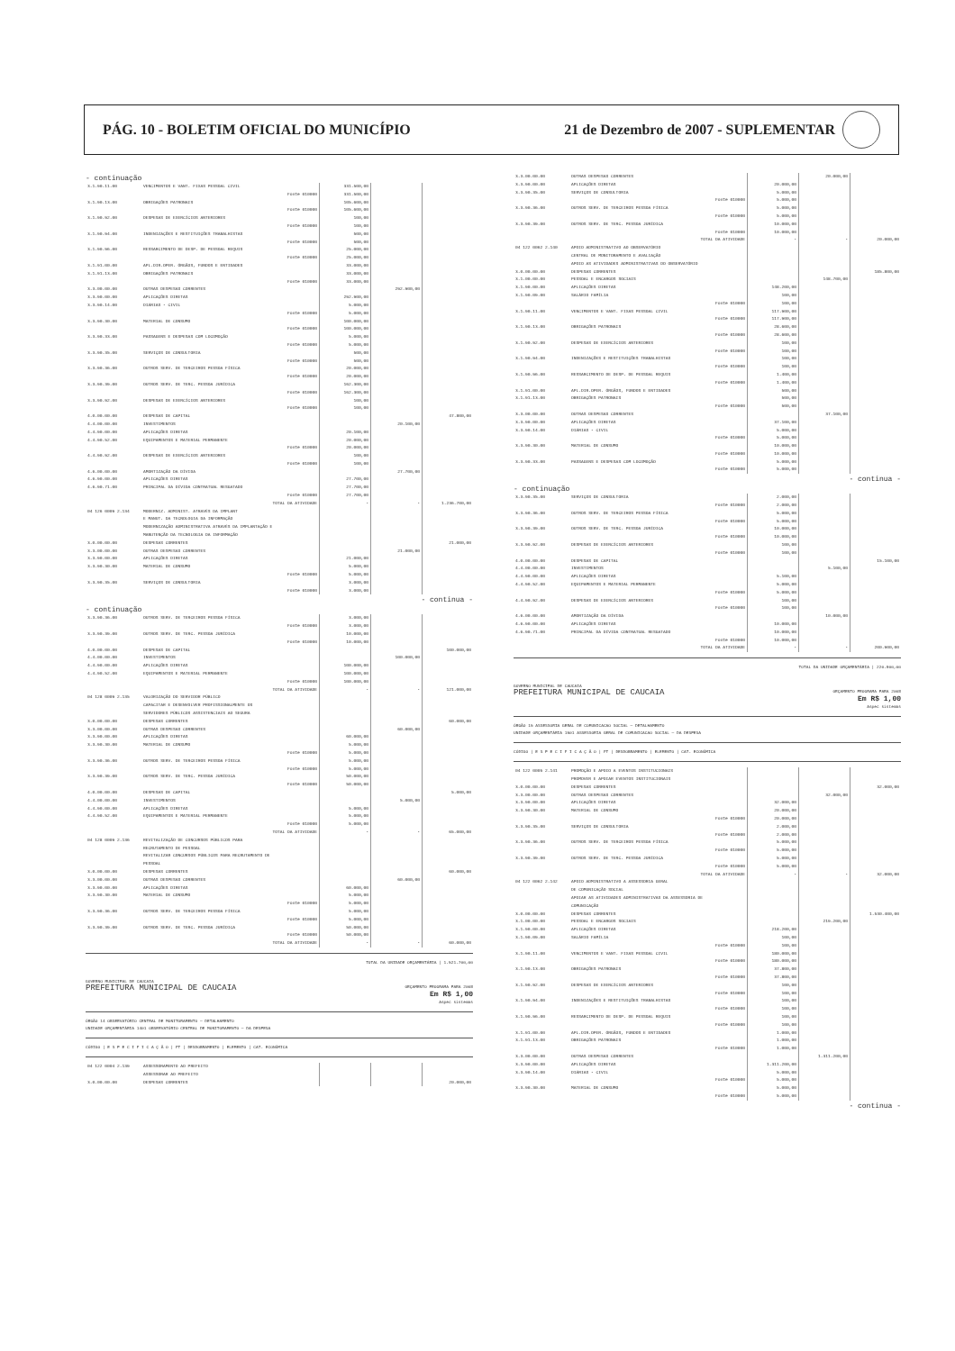PÁG. 10 - BOLETIM OFICIAL DO MUNICÍPIO 21 de Dezembro de 2007 - SUPLEMENTAR
- continuação
| 3.1.90.11.00 | VENCIMENTOS E VANT. FIXAS PESSOAL CIVIL | 331.500,00 | | |
| | Fonte 010000 | 331.500,00 | | |
| 3.1.90.13.00 | OBRIGAÇÕES PATRONAIS | 105.600,00 | | |
| | Fonte 010000 | 105.600,00 | | |
| 3.1.90.92.00 | DESPESAS DE EXERCÍCIOS ANTERIORES | 100,00 | | |
| | Fonte 010000 | 100,00 | | |
| 3.1.90.94.00 | INDENIZAÇÕES E RESTITUIÇÕES TRABALHISTAS | 500,00 | | |
| | Fonte 010000 | 500,00 | | |
| 3.1.90.96.00 | RESSARCIMENTO DE DESP. DE PESSOAL REQUIS | 25.000,00 | | |
| | Fonte 010000 | 25.000,00 | | |
| 3.1.91.00.00 | APL.DIR.OPER. ÓRGÃOS, FUNDOS E ENTIDADES | 33.000,00 | | |
| 3.1.91.13.00 | OBRIGAÇÕES PATRONAIS | 33.000,00 | | |
| | Fonte 010000 | 33.000,00 | | |
| 3.3.00.00.00 | OUTRAS DESPESAS CORRENTES | | 292.900,00 | |
| 3.3.90.00.00 | APLICAÇÕES DIRETAS | 292.900,00 | | |
| 3.3.90.14.00 | DIÁRIAS - CIVIL | 5.000,00 | | |
| | Fonte 010000 | 5.000,00 | | |
| 3.3.90.30.00 | MATERIAL DE CONSUMO | 100.000,00 | | |
| | Fonte 010000 | 100.000,00 | | |
| 3.3.90.33.00 | PASSAGENS E DESPESAS COM LOCOMOÇÃO | 5.000,00 | | |
| | Fonte 010000 | 5.000,00 | | |
| 3.3.90.35.00 | SERVIÇOS DE CONSULTORIA | 500,00 | | |
| | Fonte 010000 | 500,00 | | |
| 3.3.90.36.00 | OUTROS SERV. DE TERCEIROS PESSOA FÍSICA | 20.000,00 | | |
| | Fonte 010000 | 20.000,00 | | |
| 3.3.90.39.00 | OUTROS SERV. DE TERC. PESSOA JURÍDICA | 162.300,00 | | |
| | Fonte 010000 | 162.300,00 | | |
| 3.3.90.92.00 | DESPESAS DE EXERCÍCIOS ANTERIORES | 100,00 | | |
| | Fonte 010000 | 100,00 | | |
| 4.0.00.00.00 | DESPESAS DE CAPITAL | | | 47.800,00 |
| 4.4.00.00.00 | INVESTIMENTOS | | 20.100,00 | |
| 4.4.90.00.00 | APLICAÇÕES DIRETAS | 20.100,00 | | |
| 4.4.90.52.00 | EQUIPAMENTOS E MATERIAL PERMANENTE | 20.000,00 | | |
| | Fonte 010000 | 20.000,00 | | |
| 4.4.90.92.00 | DESPESAS DE EXERCÍCIOS ANTERIORES | 100,00 | | |
| | Fonte 010000 | 100,00 | | |
| 4.6.00.00.00 | AMORTIZAÇÃO DA DÍVIDA | | 27.700,00 | |
| 4.6.90.00.00 | APLICAÇÕES DIRETAS | 27.700,00 | | |
| 4.6.90.71.00 | PRINCIPAL DA DÍVIDA CONTRATUAL RESGATADO | 27.700,00 | | |
| | Fonte 010000 | 27.700,00 | | |
| | TOTAL DA ATIVIDADE | - | - | 1.236.700,00 |
| 04 126 0009 2.134 | MODERNIZ. ADMINIST. ATRAVÉS DA IMPLANT E MANUT. DA TECNOLOGIA DA INFORMAÇÃO MODERNIZAÇÃO ADMINISTRATIVA ATRAVÉS DA IMPLANTAÇÃO E MANUTENÇÃO DA TECNOLOGIA DA INFORMAÇÃO | | | |
| 3.0.00.00.00 | DESPESAS CORRENTES | | | 21.000,00 |
| 3.3.00.00.00 | OUTRAS DESPESAS CORRENTES | | 21.000,00 | |
| 3.3.90.00.00 | APLICAÇÕES DIRETAS | 21.000,00 | | |
| 3.3.90.30.00 | MATERIAL DE CONSUMO | 5.000,00 | | |
| | Fonte 010000 | 5.000,00 | | |
| 3.3.90.35.00 | SERVIÇOS DE CONSULTORIA | 3.000,00 | | |
| | Fonte 010000 | 3.000,00 | | |
- continua -
- continuação
| 3.3.90.36.00 | OUTROS SERV. DE TERCEIROS PESSOA FÍSICA | 3.000,00 | | |
| | Fonte 010000 | 3.000,00 | | |
| 3.3.90.39.00 | OUTROS SERV. DE TERC. PESSOA JURÍDICA | 10.000,00 | | |
| | Fonte 010000 | 10.000,00 | | |
| 4.0.00.00.00 | DESPESAS DE CAPITAL | | | 100.000,00 |
| 4.4.00.00.00 | INVESTIMENTOS | | 100.000,00 | |
| 4.4.90.00.00 | APLICAÇÕES DIRETAS | 100.000,00 | | |
| 4.4.90.52.00 | EQUIPAMENTOS E MATERIAL PERMANENTE | 100.000,00 | | |
| | Fonte 010000 | 100.000,00 | | |
| | TOTAL DA ATIVIDADE | - | - | 121.000,00 |
| 04 128 0009 2.135 | VALORIZAÇÃO DO SERVIDOR PÚBLICO CAPACITAR E DESENVOLVER PROFISSIONALMENTE OS SERVIDORES PÚBLICOS ASSISTENCIAIS AO SEGURA | | | |
| 3.0.00.00.00 | DESPESAS CORRENTES | | | 60.000,00 |
| 3.3.00.00.00 | OUTRAS DESPESAS CORRENTES | | 60.000,00 | |
| 3.3.90.00.00 | APLICAÇÕES DIRETAS | 60.000,00 | | |
| 3.3.90.30.00 | MATERIAL DE CONSUMO | 5.000,00 | | |
| | Fonte 010000 | 5.000,00 | | |
| 3.3.90.36.00 | OUTROS SERV. DE TERCEIROS PESSOA FÍSICA | 5.000,00 | | |
| | Fonte 010000 | 5.000,00 | | |
| 3.3.90.39.00 | OUTROS SERV. DE TERC. PESSOA JURÍDICA | 50.000,00 | | |
| | Fonte 010000 | 50.000,00 | | |
| 4.0.00.00.00 | DESPESAS DE CAPITAL | | | 5.000,00 |
| 4.4.00.00.00 | INVESTIMENTOS | | 5.000,00 | |
| 4.4.90.00.00 | APLICAÇÕES DIRETAS | 5.000,00 | | |
| 4.4.90.52.00 | EQUIPAMENTOS E MATERIAL PERMANENTE | 5.000,00 | | |
| | Fonte 010000 | 5.000,00 | | |
| | TOTAL DA ATIVIDADE | - | - | 65.000,00 |
| 04 128 0009 2.136 | REVITALIZAÇÃO DE CONCURSOS PÚBLICOS PARA RECRUTAMENTO DE PESSOAL REVITALIZAR CONCURSOS PÚBLICOS PARA RECRUTAMENTO DE PESSOAL | | | |
| 3.0.00.00.00 | DESPESAS CORRENTES | | | 60.000,00 |
| 3.3.00.00.00 | OUTRAS DESPESAS CORRENTES | | 60.000,00 | |
| 3.3.90.00.00 | APLICAÇÕES DIRETAS | 60.000,00 | | |
| 3.3.90.30.00 | MATERIAL DE CONSUMO | 5.000,00 | | |
| | Fonte 010000 | 5.000,00 | | |
| 3.3.90.36.00 | OUTROS SERV. DE TERCEIROS PESSOA FÍSICA | 5.000,00 | | |
| | Fonte 010000 | 5.000,00 | | |
| 3.3.90.39.00 | OUTROS SERV. DE TERC. PESSOA JURÍDICA | 50.000,00 | | |
| | Fonte 010000 | 50.000,00 | | |
| | TOTAL DA ATIVIDADE | - | - | 60.000,00 |
TOTAL DA UNIDADE ORÇAMENTÁRIA | 1.521.700,00
GOVERNO MUNICIPAL DE CAUCAIA
PREFEITURA MUNICIPAL DE CAUCAIA ORÇAMENTO PROGRAMA PARA 2008
Em R$ 1,00
Aspec sistemas
ÓRGÃO 14 OBSERVATÓRIO CENTRAL DE MONITORAMENTO — DETALHAMENTO
UNIDADE ORÇAMENTÁRIA 1401 OBSERVATÓRIO CENTRAL DE MONITORAMENTO — DA DESPESA
CÓDIGO | E S P E C I F I C A Ç Ã O | FT | DESDOBRAMENTO | ELEMENTO | CAT. ECONÔMICA
| 04 122 0004 2.139 | ASSESSORAMENTO AO PREFEITO ASSESSORAR AO PREFEITO | | | |
| 3.0.00.00.00 | DESPESAS CORRENTES | | | 20.000,00 |
| 3.3.00.00.00 | OUTRAS DESPESAS CORRENTES | | 20.000,00 | |
| 3.3.90.00.00 | APLICAÇÕES DIRETAS | 20.000,00 | | |
| 3.3.90.35.00 | SERVIÇOS DE CONSULTORIA | 5.000,00 | | |
| | Fonte 010000 | 5.000,00 | | |
| 3.3.90.36.00 | OUTROS SERV. DE TERCEIROS PESSOA FÍSICA | 5.000,00 | | |
| | Fonte 010000 | 5.000,00 | | |
| 3.3.90.39.00 | OUTROS SERV. DE TERC. PESSOA JURÍDICA | 10.000,00 | | |
| | Fonte 010000 | 10.000,00 | | |
| | TOTAL DA ATIVIDADE | - | - | 20.000,00 |
| 04 122 0062 2.140 | APOIO ADMINISTRATIVO AO OBSERVATÓRIO CENTRAL DE MONITORAMENTO E AVALIAÇÃO APOIO AS ATIVIDADES ADMINISTRATIVAS DO OBSERVATÓRIO | | | |
| 3.0.00.00.00 | DESPESAS CORRENTES | | | 185.800,00 |
| 3.1.00.00.00 | PESSOAL E ENCARGOS SOCIAIS | | 148.700,00 | |
| 3.1.90.00.00 | APLICAÇÕES DIRETAS | 148.200,00 | | |
| 3.1.90.09.00 | SALÁRIO FAMÍLIA | 100,00 | | |
| | Fonte 010000 | 100,00 | | |
| 3.1.90.11.00 | VENCIMENTOS E VANT. FIXAS PESSOAL CIVIL | 117.900,00 | | |
| | Fonte 010000 | 117.900,00 | | |
| 3.1.90.13.00 | OBRIGAÇÕES PATRONAIS | 28.600,00 | | |
| | Fonte 010000 | 28.600,00 | | |
| 3.1.90.92.00 | DESPESAS DE EXERCÍCIOS ANTERIORES | 100,00 | | |
| | Fonte 010000 | 100,00 | | |
| 3.1.90.94.00 | INDENIZAÇÕES E RESTITUIÇÕES TRABALHISTAS | 100,00 | | |
| | Fonte 010000 | 100,00 | | |
| 3.1.90.96.00 | RESSARCIMENTO DE DESP. DE PESSOAL REQUIS | 1.400,00 | | |
| | Fonte 010000 | 1.400,00 | | |
| 3.1.91.00.00 | APL.DIR.OPER. ÓRGÃOS, FUNDOS E ENTIDADES | 500,00 | | |
| 3.1.91.13.00 | OBRIGAÇÕES PATRONAIS | 500,00 | | |
| | Fonte 010000 | 500,00 | | |
| 3.3.00.00.00 | OUTRAS DESPESAS CORRENTES | | 37.100,00 | |
| 3.3.90.00.00 | APLICAÇÕES DIRETAS | 37.100,00 | | |
| 3.3.90.14.00 | DIÁRIAS - CIVIL | 5.000,00 | | |
| | Fonte 010000 | 5.000,00 | | |
| 3.3.90.30.00 | MATERIAL DE CONSUMO | 10.000,00 | | |
| | Fonte 010000 | 10.000,00 | | |
| 3.3.90.33.00 | PASSAGENS E DESPESAS COM LOCOMOÇÃO | 5.000,00 | | |
| | Fonte 010000 | 5.000,00 | | |
- continua -
- continuação
| 3.3.90.35.00 | SERVIÇOS DE CONSULTORIA | 2.000,00 | | |
| | Fonte 010000 | 2.000,00 | | |
| 3.3.90.36.00 | OUTROS SERV. DE TERCEIROS PESSOA FÍSICA | 5.000,00 | | |
| | Fonte 010000 | 5.000,00 | | |
| 3.3.90.39.00 | OUTROS SERV. DE TERC. PESSOA JURÍDICA | 10.000,00 | | |
| | Fonte 010000 | 10.000,00 | | |
| 3.3.90.92.00 | DESPESAS DE EXERCÍCIOS ANTERIORES | 100,00 | | |
| | Fonte 010000 | 100,00 | | |
| 4.0.00.00.00 | DESPESAS DE CAPITAL | | | 15.100,00 |
| 4.4.00.00.00 | INVESTIMENTOS | | 5.100,00 | |
| 4.4.90.00.00 | APLICAÇÕES DIRETAS | 5.100,00 | | |
| 4.4.90.52.00 | EQUIPAMENTOS E MATERIAL PERMANENTE | 5.000,00 | | |
| | Fonte 010000 | 5.000,00 | | |
| 4.4.90.92.00 | DESPESAS DE EXERCÍCIOS ANTERIORES | 100,00 | | |
| | Fonte 010000 | 100,00 | | |
| 4.6.00.00.00 | AMORTIZAÇÃO DA DÍVIDA | | 10.000,00 | |
| 4.6.90.00.00 | APLICAÇÕES DIRETAS | 10.000,00 | | |
| 4.6.90.71.00 | PRINCIPAL DA DÍVIDA CONTRATUAL RESGATADO | 10.000,00 | | |
| | Fonte 010000 | 10.000,00 | | |
| | TOTAL DA ATIVIDADE | - | - | 200.900,00 |
TOTAL DA UNIDADE ORÇAMENTÁRIA | 220.900,00
GOVERNO MUNICIPAL DE CAUCAIA
PREFEITURA MUNICIPAL DE CAUCAIA ORÇAMENTO PROGRAMA PARA 2008
Em R$ 1,00
Aspec sistemas
ÓRGÃO 15 ASSESSORIA GERAL DE COMUNICACAO SOCIAL — DETALHAMENTO
UNIDADE ORÇAMENTÁRIA 1501 ASSESSORIA GERAL DE COMUNICACAO SOCIAL — DA DESPESA
CÓDIGO | E S P E C I F I C A Ç Ã O | FT | DESDOBRAMENTO | ELEMENTO | CAT. ECONÔMICA
| 04 122 0005 2.141 | PROMOÇÃO E APOIO A EVENTOS INSTITUCIONAIS PROMOVER E APOIAR EVENTOS INSTITUCIONAIS | | | |
| 3.0.00.00.00 | DESPESAS CORRENTES | | | 32.000,00 |
| 3.3.00.00.00 | OUTRAS DESPESAS CORRENTES | | 32.000,00 | |
| 3.3.90.00.00 | APLICAÇÕES DIRETAS | 32.000,00 | | |
| 3.3.90.30.00 | MATERIAL DE CONSUMO | 20.000,00 | | |
| | Fonte 010000 | 20.000,00 | | |
| 3.3.90.35.00 | SERVIÇOS DE CONSULTORIA | 2.000,00 | | |
| | Fonte 010000 | 2.000,00 | | |
| 3.3.90.36.00 | OUTROS SERV. DE TERCEIROS PESSOA FÍSICA | 5.000,00 | | |
| | Fonte 010000 | 5.000,00 | | |
| 3.3.90.39.00 | OUTROS SERV. DE TERC. PESSOA JURÍDICA | 5.000,00 | | |
| | Fonte 010000 | 5.000,00 | | |
| | TOTAL DA ATIVIDADE | - | - | 32.000,00 |
| 04 122 0062 2.142 | APOIO ADMINISTRATIVO A ASSESSORIA GERAL DE COMUNICAÇÃO SOCIAL APOIAR AS ATIVIDADES ADMINISTRATIVAS DA ASSESSORIA DE COMUNICAÇÃO | | | |
| 3.0.00.00.00 | DESPESAS CORRENTES | | | 1.530.400,00 |
| 3.1.00.00.00 | PESSOAL E ENCARGOS SOCIAIS | | 219.200,00 | |
| 3.1.90.00.00 | APLICAÇÕES DIRETAS | 218.200,00 | | |
| 3.1.90.09.00 | SALÁRIO FAMÍLIA | 100,00 | | |
| | Fonte 010000 | 100,00 | | |
| 3.1.90.11.00 | VENCIMENTOS E VANT. FIXAS PESSOAL CIVIL | 180.000,00 | | |
| | Fonte 010000 | 180.000,00 | | |
| 3.1.90.13.00 | OBRIGAÇÕES PATRONAIS | 37.800,00 | | |
| | Fonte 010000 | 37.800,00 | | |
| 3.1.90.92.00 | DESPESAS DE EXERCÍCIOS ANTERIORES | 100,00 | | |
| | Fonte 010000 | 100,00 | | |
| 3.1.90.94.00 | INDENIZAÇÕES E RESTITUIÇÕES TRABALHISTAS | 100,00 | | |
| | Fonte 010000 | 100,00 | | |
| 3.1.90.96.00 | RESSARCIMENTO DE DESP. DE PESSOAL REQUIS | 100,00 | | |
| | Fonte 010000 | 100,00 | | |
| 3.1.91.00.00 | APL.DIR.OPER. ÓRGÃOS, FUNDOS E ENTIDADES | 1.000,00 | | |
| 3.1.91.13.00 | OBRIGAÇÕES PATRONAIS | 1.000,00 | | |
| | Fonte 010000 | 1.000,00 | | |
| 3.3.00.00.00 | OUTRAS DESPESAS CORRENTES | | 1.311.200,00 | |
| 3.3.90.00.00 | APLICAÇÕES DIRETAS | 1.311.200,00 | | |
| 3.3.90.14.00 | DIÁRIAS - CIVIL | 5.000,00 | | |
| | Fonte 010000 | 5.000,00 | | |
| 3.3.90.30.00 | MATERIAL DE CONSUMO | 5.000,00 | | |
| | Fonte 010000 | 5.000,00 | | |
- continua -